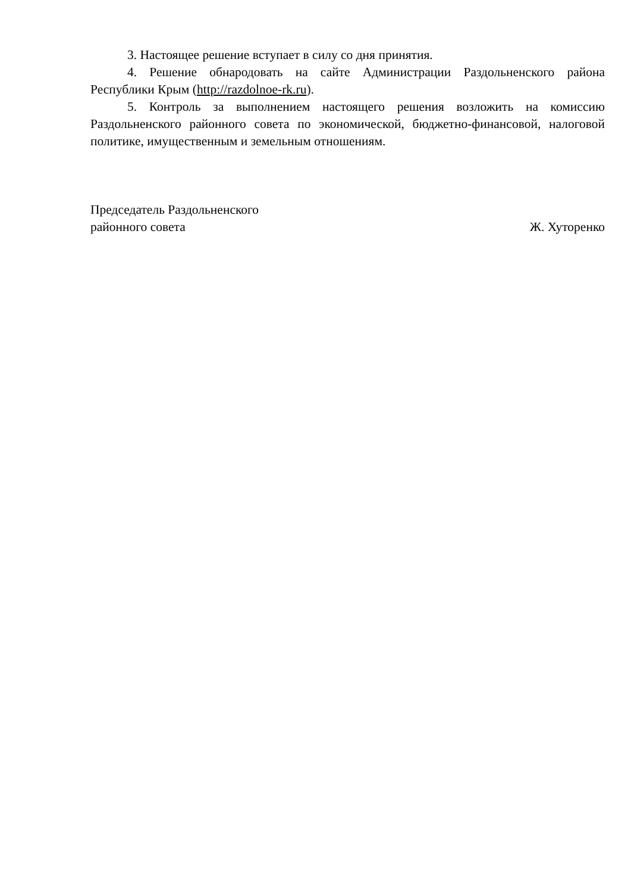3. Настоящее решение вступает в силу со дня принятия.
4. Решение обнародовать на сайте Администрации Раздольненского района Республики Крым (http://razdolnoe-rk.ru).
5. Контроль за выполнением настоящего решения возложить на комиссию Раздольненского районного совета по экономической, бюджетно-финансовой, налоговой политике, имущественным и земельным отношениям.
Председатель Раздольненского
районного совета
Ж. Хуторенко